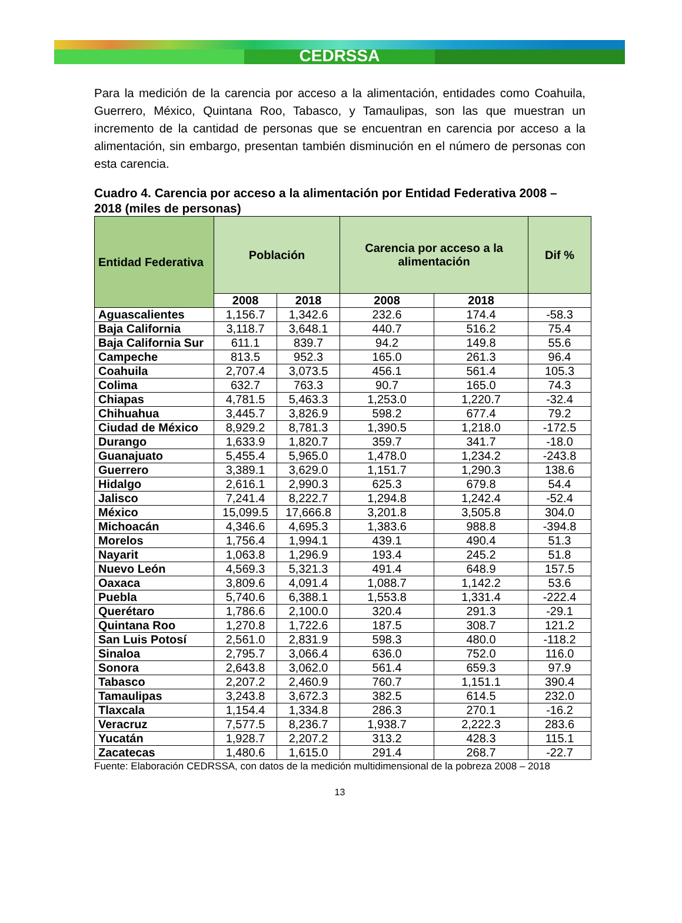CEDRSSA
Para la medición de la carencia por acceso a la alimentación, entidades como Coahuila, Guerrero, México, Quintana Roo, Tabasco, y Tamaulipas, son las que muestran un incremento de la cantidad de personas que se encuentran en carencia por acceso a la alimentación, sin embargo, presentan también disminución en el número de personas con esta carencia.
Cuadro 4. Carencia por acceso a la alimentación por Entidad Federativa 2008 – 2018 (miles de personas)
| Entidad Federativa | Población | | Carencia por acceso a la alimentación | | Dif % |
| --- | --- | --- | --- | --- | --- |
| | 2008 | 2018 | 2008 | 2018 | |
| Aguascalientes | 1,156.7 | 1,342.6 | 232.6 | 174.4 | -58.3 |
| Baja California | 3,118.7 | 3,648.1 | 440.7 | 516.2 | 75.4 |
| Baja California Sur | 611.1 | 839.7 | 94.2 | 149.8 | 55.6 |
| Campeche | 813.5 | 952.3 | 165.0 | 261.3 | 96.4 |
| Coahuila | 2,707.4 | 3,073.5 | 456.1 | 561.4 | 105.3 |
| Colima | 632.7 | 763.3 | 90.7 | 165.0 | 74.3 |
| Chiapas | 4,781.5 | 5,463.3 | 1,253.0 | 1,220.7 | -32.4 |
| Chihuahua | 3,445.7 | 3,826.9 | 598.2 | 677.4 | 79.2 |
| Ciudad de México | 8,929.2 | 8,781.3 | 1,390.5 | 1,218.0 | -172.5 |
| Durango | 1,633.9 | 1,820.7 | 359.7 | 341.7 | -18.0 |
| Guanajuato | 5,455.4 | 5,965.0 | 1,478.0 | 1,234.2 | -243.8 |
| Guerrero | 3,389.1 | 3,629.0 | 1,151.7 | 1,290.3 | 138.6 |
| Hidalgo | 2,616.1 | 2,990.3 | 625.3 | 679.8 | 54.4 |
| Jalisco | 7,241.4 | 8,222.7 | 1,294.8 | 1,242.4 | -52.4 |
| México | 15,099.5 | 17,666.8 | 3,201.8 | 3,505.8 | 304.0 |
| Michoacán | 4,346.6 | 4,695.3 | 1,383.6 | 988.8 | -394.8 |
| Morelos | 1,756.4 | 1,994.1 | 439.1 | 490.4 | 51.3 |
| Nayarit | 1,063.8 | 1,296.9 | 193.4 | 245.2 | 51.8 |
| Nuevo León | 4,569.3 | 5,321.3 | 491.4 | 648.9 | 157.5 |
| Oaxaca | 3,809.6 | 4,091.4 | 1,088.7 | 1,142.2 | 53.6 |
| Puebla | 5,740.6 | 6,388.1 | 1,553.8 | 1,331.4 | -222.4 |
| Querétaro | 1,786.6 | 2,100.0 | 320.4 | 291.3 | -29.1 |
| Quintana Roo | 1,270.8 | 1,722.6 | 187.5 | 308.7 | 121.2 |
| San Luis Potosí | 2,561.0 | 2,831.9 | 598.3 | 480.0 | -118.2 |
| Sinaloa | 2,795.7 | 3,066.4 | 636.0 | 752.0 | 116.0 |
| Sonora | 2,643.8 | 3,062.0 | 561.4 | 659.3 | 97.9 |
| Tabasco | 2,207.2 | 2,460.9 | 760.7 | 1,151.1 | 390.4 |
| Tamaulipas | 3,243.8 | 3,672.3 | 382.5 | 614.5 | 232.0 |
| Tlaxcala | 1,154.4 | 1,334.8 | 286.3 | 270.1 | -16.2 |
| Veracruz | 7,577.5 | 8,236.7 | 1,938.7 | 2,222.3 | 283.6 |
| Yucatán | 1,928.7 | 2,207.2 | 313.2 | 428.3 | 115.1 |
| Zacatecas | 1,480.6 | 1,615.0 | 291.4 | 268.7 | -22.7 |
Fuente: Elaboración CEDRSSA, con datos de la medición multidimensional de la pobreza 2008 – 2018
13